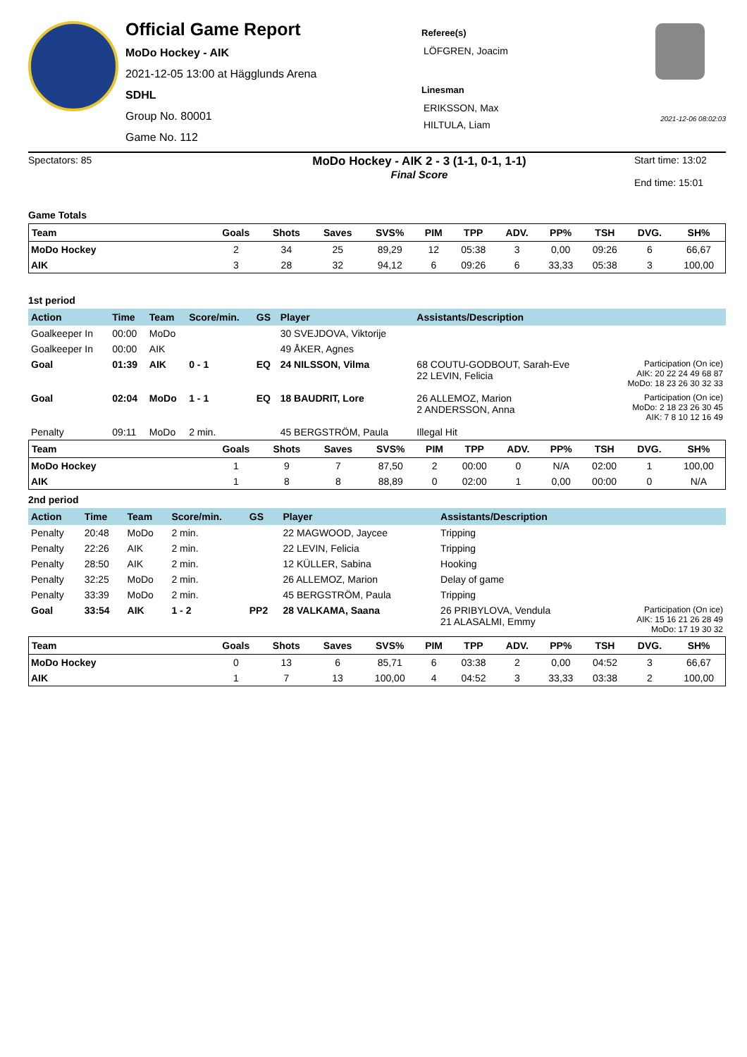Official Game Report
MoDo Hockey - AIK
2021-12-05 13:00 at Hägglunds Arena
SDHL
Group No. 80001
Game No. 112
Referee(s)
LÖFGREN, Joacim
Linesman
ERIKSSON, Max
HILTULA, Liam
2021-12-06 08:02:03
Spectators: 85
MoDo Hockey - AIK 2 - 3 (1-1, 0-1, 1-1)
Final Score
Start time: 13:02
End time: 15:01
Game Totals
| Team | Goals | Shots | Saves | SVS% | PIM | TPP | ADV. | PP% | TSH | DVG. | SH% |
| --- | --- | --- | --- | --- | --- | --- | --- | --- | --- | --- | --- |
| MoDo Hockey | 2 | 34 | 25 | 89,29 | 12 | 05:38 | 3 | 0,00 | 09:26 | 6 | 66,67 |
| AIK | 3 | 28 | 32 | 94,12 | 6 | 09:26 | 6 | 33,33 | 05:38 | 3 | 100,00 |
1st period
| Action | Time | Team | Score/min. | GS | Player | Assistants/Description | |
| --- | --- | --- | --- | --- | --- | --- | --- |
| Goalkeeper In | 00:00 | MoDo | | | 30 SVEJDOVA, Viktorije | | |
| Goalkeeper In | 00:00 | AIK | | | 49 ÅKER, Agnes | | |
| Goal | 01:39 | AIK | 0 - 1 | EQ | 24 NILSSON, Vilma | 68 COUTU-GODBOUT, Sarah-Eve 22 LEVIN, Felicia | Participation (On ice) AIK: 20 22 24 49 68 87 MoDo: 18 23 26 30 32 33 |
| Goal | 02:04 | MoDo | 1 - 1 | EQ | 18 BAUDRIT, Lore | 26 ALLEMOZ, Marion 2 ANDERSSON, Anna | Participation (On ice) MoDo: 2 18 23 26 30 45 AIK: 7 8 10 12 16 49 |
| Penalty | 09:11 | MoDo | 2 min. | | 45 BERGSTRÖM, Paula | Illegal Hit | |
| Team | Goals | Shots | Saves | SVS% | PIM | TPP | ADV. | PP% | TSH | DVG. | SH% |
| --- | --- | --- | --- | --- | --- | --- | --- | --- | --- | --- | --- |
| MoDo Hockey | 1 | 9 | 7 | 87,50 | 2 | 00:00 | 0 | N/A | 02:00 | 1 | 100,00 |
| AIK | 1 | 8 | 8 | 88,89 | 0 | 02:00 | 1 | 0,00 | 00:00 | 0 | N/A |
2nd period
| Action | Time | Team | Score/min. | GS | Player | Assistants/Description | |
| --- | --- | --- | --- | --- | --- | --- | --- |
| Penalty | 20:48 | MoDo | 2 min. | | 22 MAGWOOD, Jaycee | Tripping | |
| Penalty | 22:26 | AIK | 2 min. | | 22 LEVIN, Felicia | Tripping | |
| Penalty | 28:50 | AIK | 2 min. | | 12 KÜLLER, Sabina | Hooking | |
| Penalty | 32:25 | MoDo | 2 min. | | 26 ALLEMOZ, Marion | Delay of game | |
| Penalty | 33:39 | MoDo | 2 min. | | 45 BERGSTRÖM, Paula | Tripping | |
| Goal | 33:54 | AIK | 1 - 2 | PP2 | 28 VALKAMA, Saana | 26 PRIBYLOVA, Vendula 21 ALASALMI, Emmy | Participation (On ice) AIK: 15 16 21 26 28 49 MoDo: 17 19 30 32 |
| Team | Goals | Shots | Saves | SVS% | PIM | TPP | ADV. | PP% | TSH | DVG. | SH% |
| --- | --- | --- | --- | --- | --- | --- | --- | --- | --- | --- | --- |
| MoDo Hockey | 0 | 13 | 6 | 85,71 | 6 | 03:38 | 2 | 0,00 | 04:52 | 3 | 66,67 |
| AIK | 1 | 7 | 13 | 100,00 | 4 | 04:52 | 3 | 33,33 | 03:38 | 2 | 100,00 |